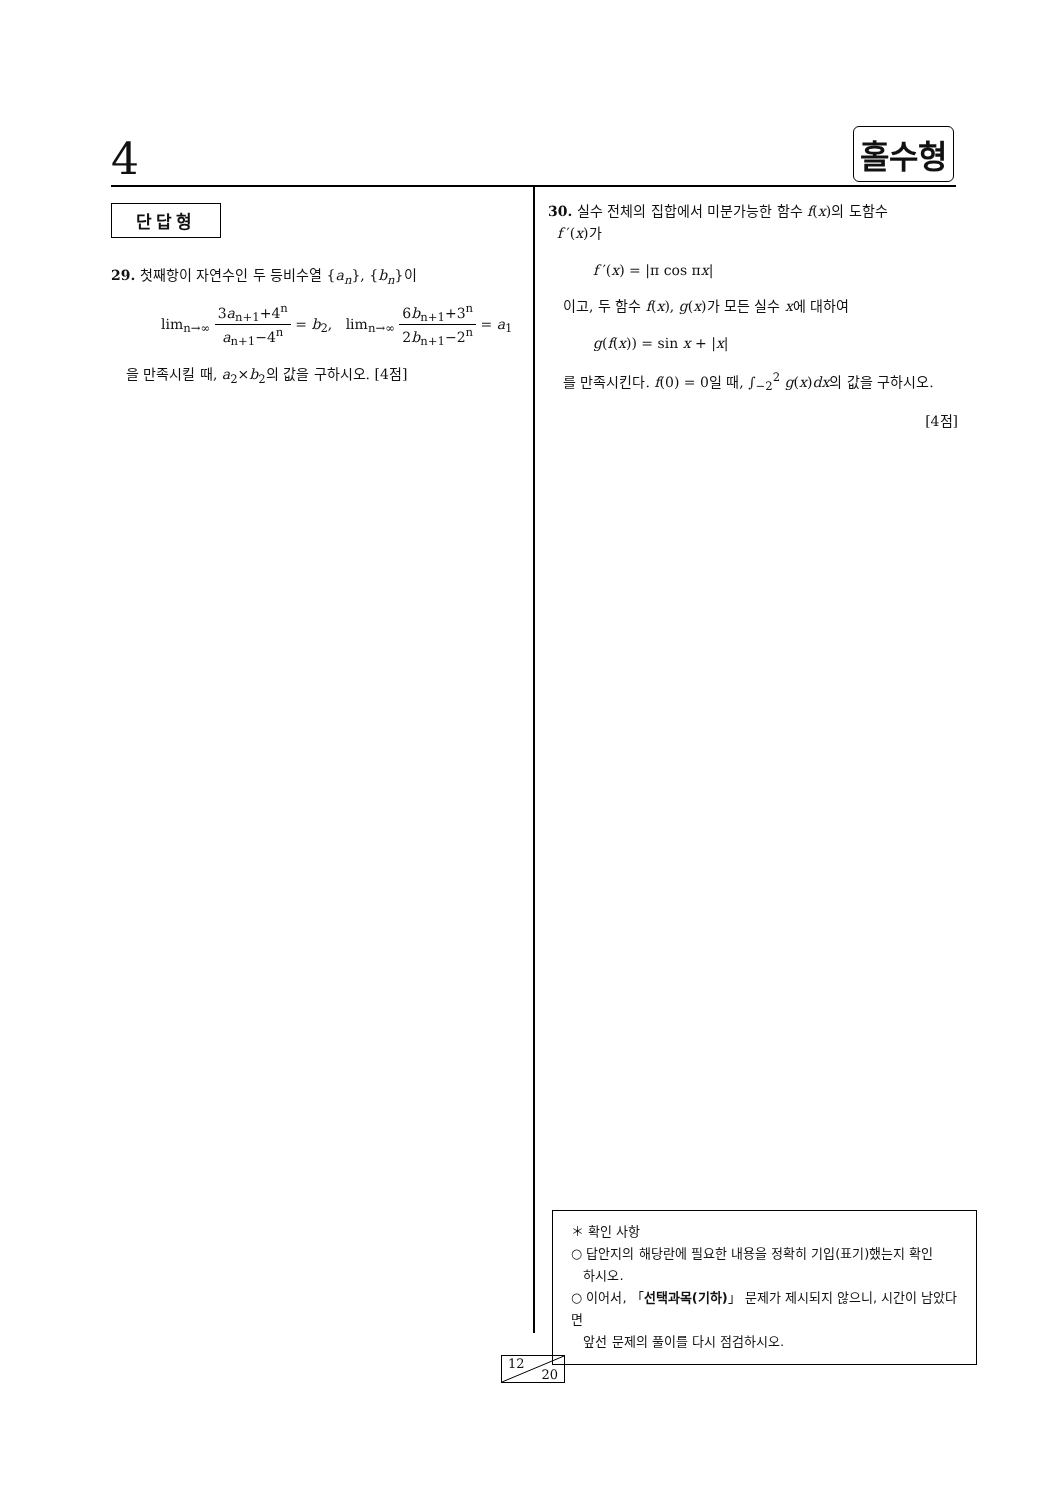4 홀수형
단답형
29. 첫째항이 자연수인 두 등비수열 {a<sub>n</sub>}, {b<sub>n</sub>}이
lim<sub>n→∞</sub> 3a<sub>n+1</sub>+4<sup>n</sup> a<sub>n+1</sub>−4<sup>n</sup> = b<sub>2</sub>, lim<sub>n→∞</sub> 6b<sub>n+1</sub>+3<sup>n</sup> 2b<sub>n+1</sub>−2<sup>n</sup> = a<sub>1</sub>
을 만족시킬 때, a<sub>2</sub>×b<sub>2</sub>의 값을 구하시오. [4점]
30. 실수 전체의 집합에서 미분가능한 함수 f(x)의 도함수
f ′(x)가
f ′(x) = |π cos πx|
이고, 두 함수 f(x), g(x)가 모든 실수 x에 대하여
g(f(x)) = sin x + |x|
를 만족시킨다. f(0) = 0일 때, ∫<sub>−2</sub><sup>2</sup> g(x)dx의 값을 구하시오.
[4점]
＊ 확인 사항
○ 답안지의 해당란에 필요한 내용을 정확히 기입(표기)했는지 확인
하시오.
○ 이어서, 「선택과목(기하)」 문제가 제시되지 않으니, 시간이 남았다면
앞선 문제의 풀이를 다시 점검하시오.
12
20